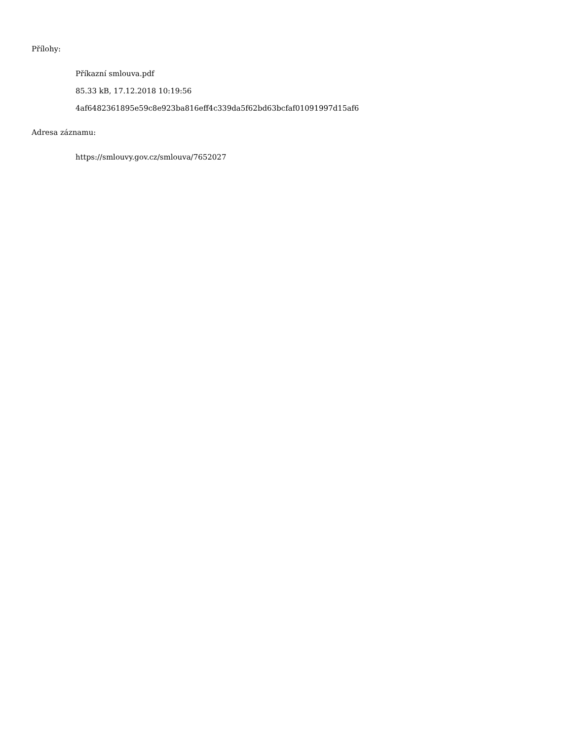Přílohy:
Příkazní smlouva.pdf
85.33 kB, 17.12.2018 10:19:56
4af6482361895e59c8e923ba816eff4c339da5f62bd63bcfaf01091997d15af6
Adresa záznamu:
https://smlouvy.gov.cz/smlouva/7652027